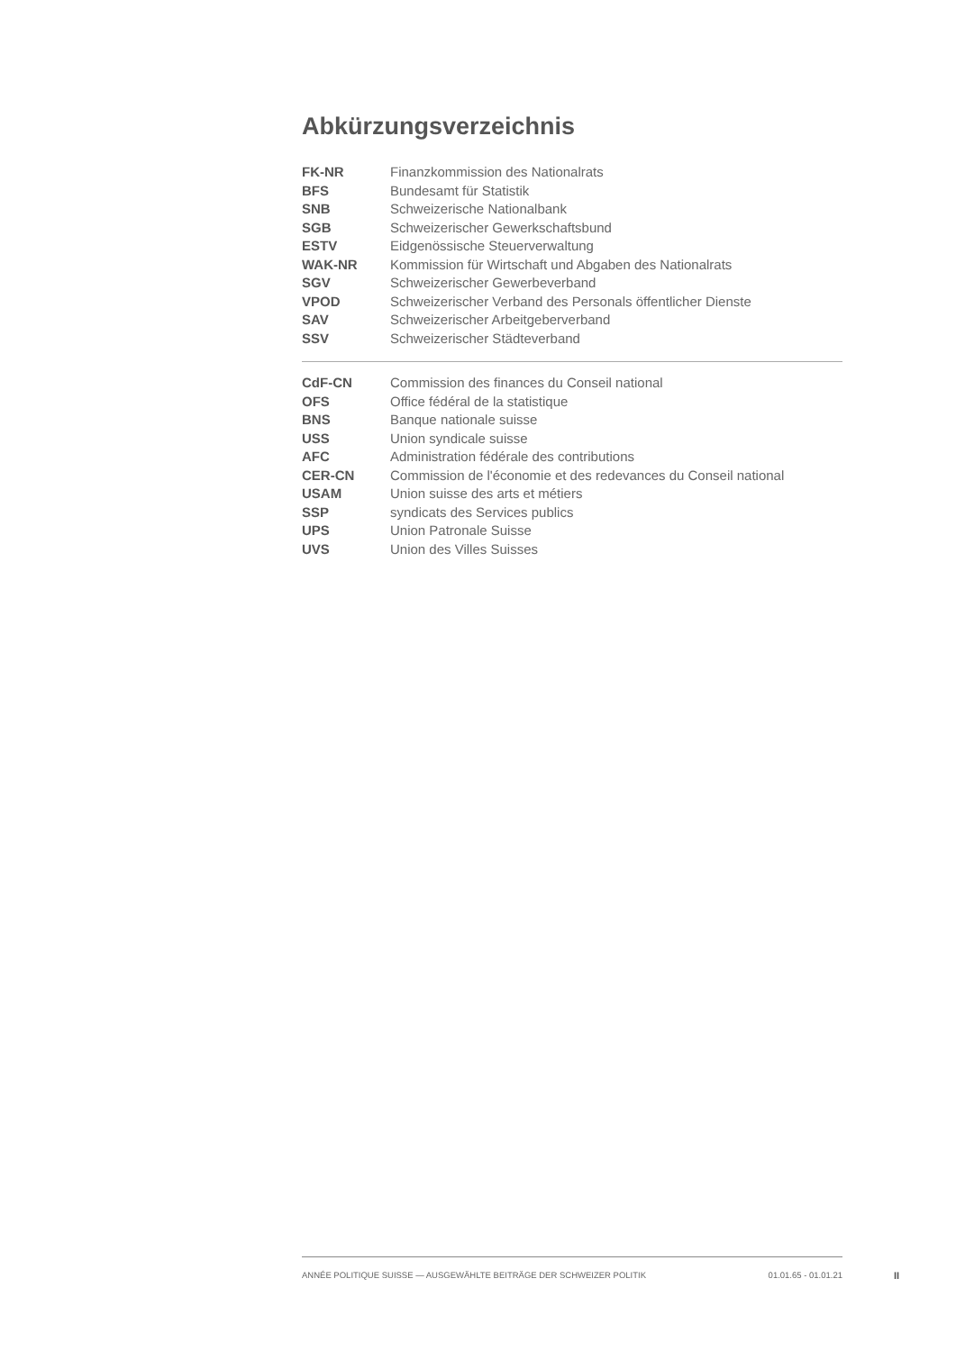Abkürzungsverzeichnis
| FK-NR | Finanzkommission des Nationalrats |
| BFS | Bundesamt für Statistik |
| SNB | Schweizerische Nationalbank |
| SGB | Schweizerischer Gewerkschaftsbund |
| ESTV | Eidgenössische Steuerverwaltung |
| WAK-NR | Kommission für Wirtschaft und Abgaben des Nationalrats |
| SGV | Schweizerischer Gewerbeverband |
| VPOD | Schweizerischer Verband des Personals öffentlicher Dienste |
| SAV | Schweizerischer Arbeitgeberverband |
| SSV | Schweizerischer Städteverband |
| CdF-CN | Commission des finances du Conseil national |
| OFS | Office fédéral de la statistique |
| BNS | Banque nationale suisse |
| USS | Union syndicale suisse |
| AFC | Administration fédérale des contributions |
| CER-CN | Commission de l'économie et des redevances du Conseil national |
| USAM | Union suisse des arts et métiers |
| SSP | syndicats des Services publics |
| UPS | Union Patronale Suisse |
| UVS | Union des Villes Suisses |
ANNÉE POLITIQUE SUISSE — AUSGEWÄHLTE BEITRÄGE DER SCHWEIZER POLITIK 01.01.65 - 01.01.21
II